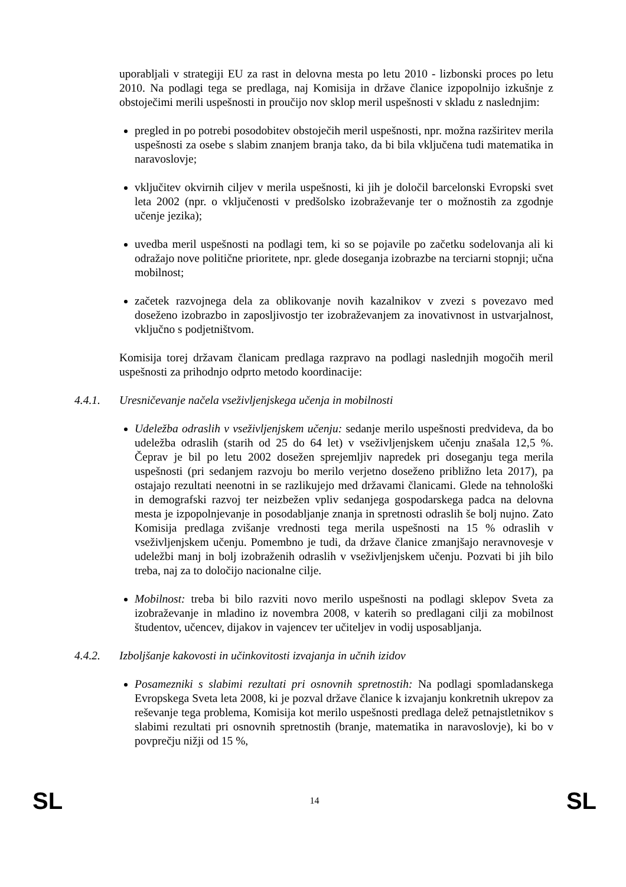uporabljali v strategiji EU za rast in delovna mesta po letu 2010 - lizbonski proces po letu 2010. Na podlagi tega se predlaga, naj Komisija in države članice izpopolnijo izkušnje z obstoječimi merili uspešnosti in proučijo nov sklop meril uspešnosti v skladu z naslednjim:
pregled in po potrebi posodobitev obstoječih meril uspešnosti, npr. možna razširitev merila uspešnosti za osebe s slabim znanjem branja tako, da bi bila vključena tudi matematika in naravoslovje;
vključitev okvirnih ciljev v merila uspešnosti, ki jih je določil barcelonski Evropski svet leta 2002 (npr. o vključenosti v predšolsko izobraževanje ter o možnostih za zgodnje učenje jezika);
uvedba meril uspešnosti na podlagi tem, ki so se pojavile po začetku sodelovanja ali ki odražajo nove politične prioritete, npr. glede doseganja izobrazbe na terciarni stopnji; učna mobilnost;
začetek razvojnega dela za oblikovanje novih kazalnikov v zvezi s povezavo med doseženo izobrazbo in zaposljivostjo ter izobraževanjem za inovativnost in ustvarjalnost, vključno s podjetništvom.
Komisija torej državam članicam predlaga razpravo na podlagi naslednjih mogočih meril uspešnosti za prihodnjo odprto metodo koordinacije:
4.4.1. Uresničevanje načela vseživljenjskega učenja in mobilnosti
Udeležba odraslih v vseživljenjskem učenju: sedanje merilo uspešnosti predvideva, da bo udeležba odraslih (starih od 25 do 64 let) v vseživljenjskem učenju znašala 12,5 %. Čeprav je bil po letu 2002 dosežen sprejemljiv napredek pri doseganju tega merila uspešnosti (pri sedanjem razvoju bo merilo verjetno doseženo približno leta 2017), pa ostajajo rezultati neenotni in se razlikujejo med državami članicami. Glede na tehnološki in demografski razvoj ter neizbežen vpliv sedanjega gospodarskega padca na delovna mesta je izpopolnjevanje in posodabljanje znanja in spretnosti odraslih še bolj nujno. Zato Komisija predlaga zvišanje vrednosti tega merila uspešnosti na 15 % odraslih v vseživljenjskem učenju. Pomembno je tudi, da države članice zmanjšajo neravnovesje v udeležbi manj in bolj izobraženih odraslih v vseživljenjskem učenju. Pozvati bi jih bilo treba, naj za to določijo nacionalne cilje.
Mobilnost: treba bi bilo razviti novo merilo uspešnosti na podlagi sklepov Sveta za izobraževanje in mladino iz novembra 2008, v katerih so predlagani cilji za mobilnost študentov, učencev, dijakov in vajencev ter učiteljev in vodij usposabljanja.
4.4.2. Izboljšanje kakovosti in učinkovitosti izvajanja in učnih izidov
Posamezniki s slabimi rezultati pri osnovnih spretnostih: Na podlagi spomladanskega Evropskega Sveta leta 2008, ki je pozval države članice k izvajanju konkretnih ukrepov za reševanje tega problema, Komisija kot merilo uspešnosti predlaga delež petnajstletnikov s slabimi rezultati pri osnovnih spretnostih (branje, matematika in naravoslovje), ki bo v povprečju nižji od 15 %,
SL 14 SL